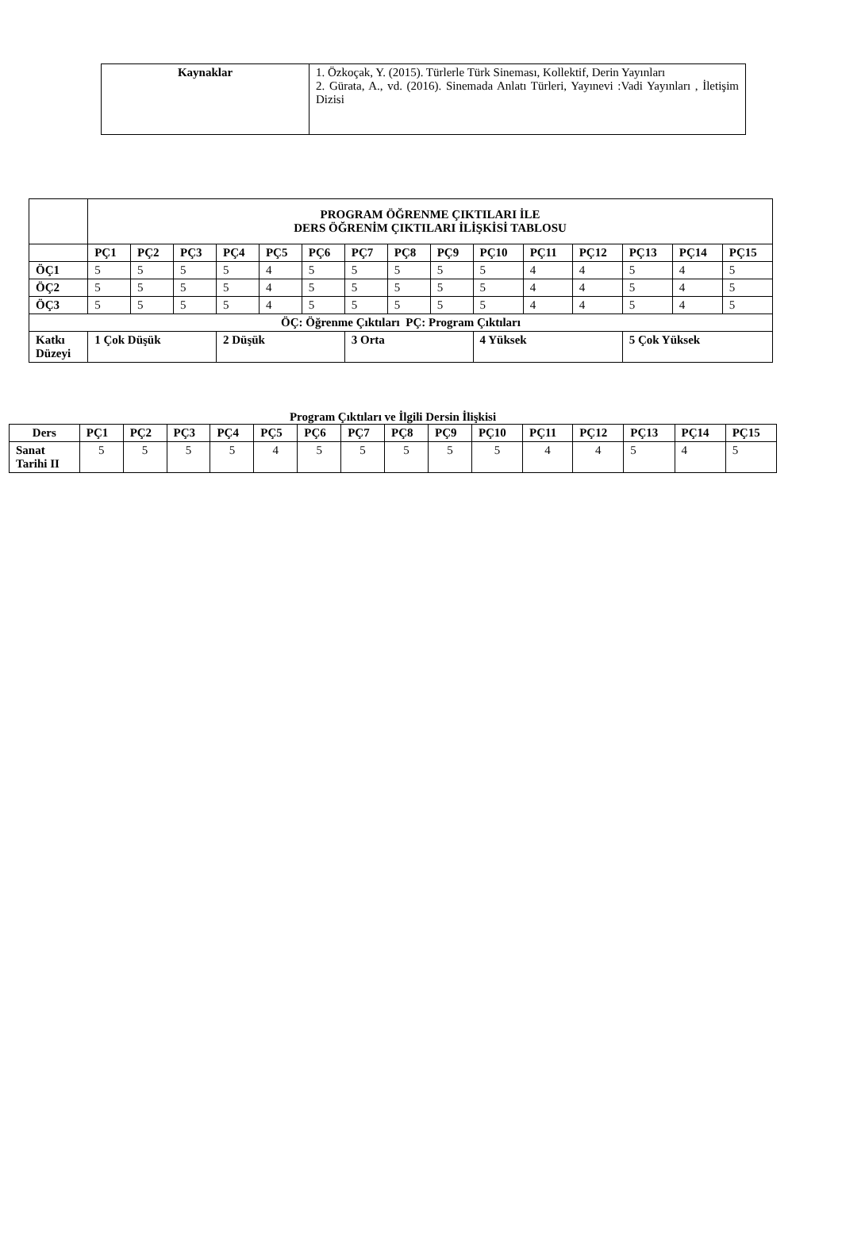| Kaynaklar | 1. Özkoçak, Y. (2015). Türlerle Türk Sineması, Kollektif, Derin Yayınları 2. Gürata, A., vd. (2016). Sinemada Anlatı Türleri, Yayınevi :Vadi Yayınları , İletişim Dizisi |
| | PROGRAM ÖĞRENME ÇIKTILARI İLE DERS ÖĞRENİM ÇIKTILARI İLİŞKİSİ TABLOSU | | | | | | | | | | | | | | |
| | PÇ1 | PÇ2 | PÇ3 | PÇ4 | PÇ5 | PÇ6 | PÇ7 | PÇ8 | PÇ9 | PÇ10 | PÇ11 | PÇ12 | PÇ13 | PÇ14 | PÇ15 |
| ÖÇ1 | 5 | 5 | 5 | 5 | 4 | 5 | 5 | 5 | 5 | 5 | 4 | 4 | 5 | 4 | 5 |
| ÖÇ2 | 5 | 5 | 5 | 5 | 4 | 5 | 5 | 5 | 5 | 5 | 4 | 4 | 5 | 4 | 5 |
| ÖÇ3 | 5 | 5 | 5 | 5 | 4 | 5 | 5 | 5 | 5 | 5 | 4 | 4 | 5 | 4 | 5 |
| ÖÇ: Öğrenme Çıktıları PÇ: Program Çıktıları | | | | | | | | | | | | | | | |
| Katkı Düzeyi | 1 Çok Düşük | | | 2 Düşük | | | 3 Orta | | | 4 Yüksek | | | 5 Çok Yüksek | | |
Program Çıktıları ve İlgili Dersin İlişkisi
| Ders | PÇ1 | PÇ2 | PÇ3 | PÇ4 | PÇ5 | PÇ6 | PÇ7 | PÇ8 | PÇ9 | PÇ10 | PÇ11 | PÇ12 | PÇ13 | PÇ14 | PÇ15 |
| --- | --- | --- | --- | --- | --- | --- | --- | --- | --- | --- | --- | --- | --- | --- | --- |
| Sanat Tarihi II | 5 | 5 | 5 | 5 | 4 | 5 | 5 | 5 | 5 | 5 | 4 | 4 | 5 | 4 | 5 |